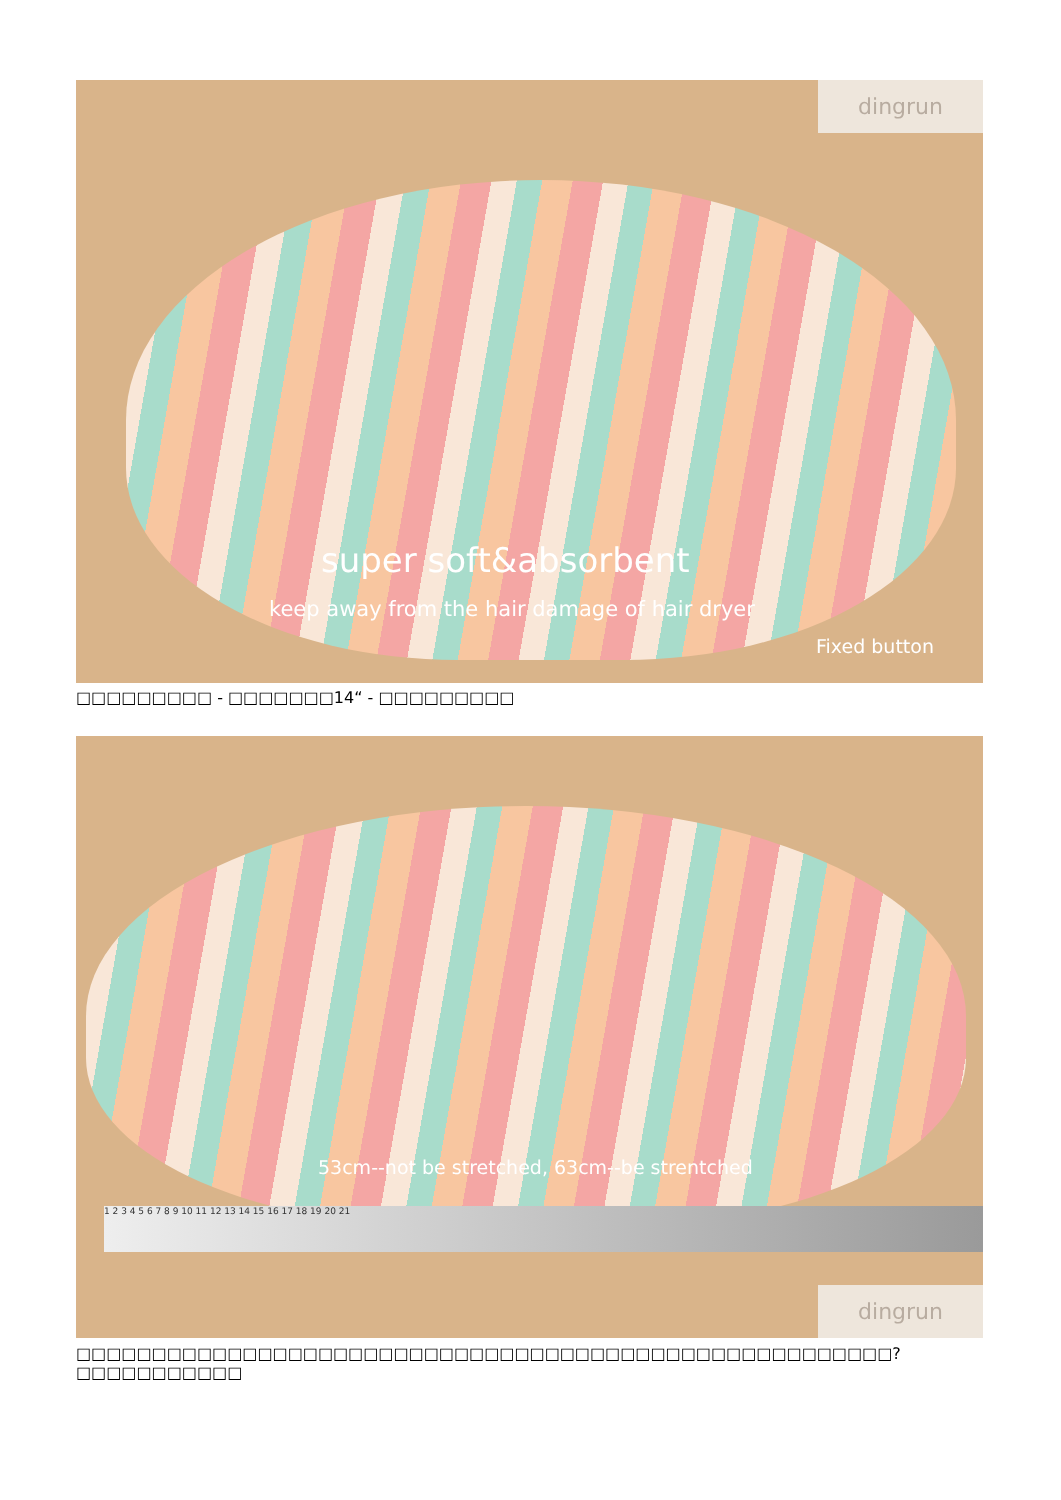dingrun
super soft&absorbent
keep away from the hair damage of hair dryer
Fixed button
□□□□□□□□□ - □□□□□□□14“ - □□□□□□□□□
53cm--not be stretched, 63cm--be strentched
1 2 3 4 5 6 7 8 9 10 11 12 13 14 15 16 17 18 19 20 21
dingrun
□□□□□□□□□□□□□□□□□□□□□□□□□□□□□□□□□□□□□□□□□□□□□□□□□□□□□□?□□□□□□□□□□□